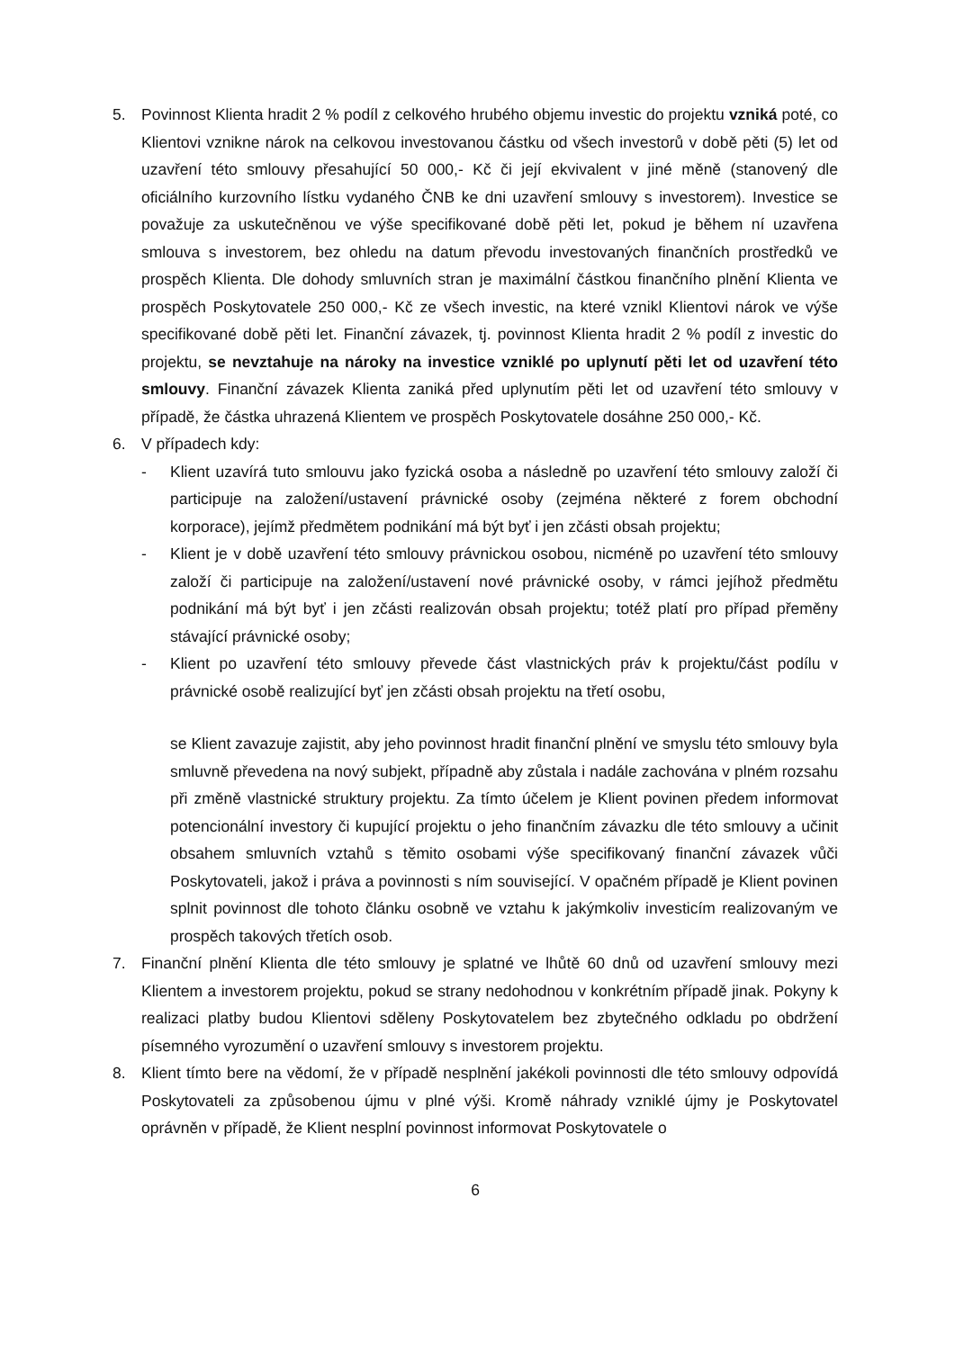5. Povinnost Klienta hradit 2 % podíl z celkového hrubého objemu investic do projektu vzniká poté, co Klientovi vznikne nárok na celkovou investovanou částku od všech investorů v době pěti (5) let od uzavření této smlouvy přesahující 50 000,- Kč či její ekvivalent v jiné měně (stanovený dle oficiálního kurzovního lístku vydaného ČNB ke dni uzavření smlouvy s investorem). Investice se považuje za uskutečněnou ve výše specifikované době pěti let, pokud je během ní uzavřena smlouva s investorem, bez ohledu na datum převodu investovaných finančních prostředků ve prospěch Klienta. Dle dohody smluvních stran je maximální částkou finančního plnění Klienta ve prospěch Poskytovatele 250 000,- Kč ze všech investic, na které vznikl Klientovi nárok ve výše specifikované době pěti let. Finanční závazek, tj. povinnost Klienta hradit 2 % podíl z investic do projektu, se nevztahuje na nároky na investice vzniklé po uplynutí pěti let od uzavření této smlouvy. Finanční závazek Klienta zaniká před uplynutím pěti let od uzavření této smlouvy v případě, že částka uhrazená Klientem ve prospěch Poskytovatele dosáhne 250 000,- Kč.
6. V případech kdy:
- Klient uzavírá tuto smlouvu jako fyzická osoba a následně po uzavření této smlouvy založí či participuje na založení/ustavení právnické osoby (zejména některé z forem obchodní korporace), jejímž předmětem podnikání má být byť i jen zčásti obsah projektu;
- Klient je v době uzavření této smlouvy právnickou osobou, nicméně po uzavření této smlouvy založí či participuje na založení/ustavení nové právnické osoby, v rámci jejíhož předmětu podnikání má být byť i jen zčásti realizován obsah projektu; totéž platí pro případ přeměny stávající právnické osoby;
- Klient po uzavření této smlouvy převede část vlastnických práv k projektu/část podílu v právnické osobě realizující byť jen zčásti obsah projektu na třetí osobu,
se Klient zavazuje zajistit, aby jeho povinnost hradit finanční plnění ve smyslu této smlouvy byla smluvně převedena na nový subjekt, případně aby zůstala i nadále zachována v plném rozsahu při změně vlastnické struktury projektu. Za tímto účelem je Klient povinen předem informovat potencionální investory či kupující projektu o jeho finančním závazku dle této smlouvy a učinit obsahem smluvních vztahů s těmito osobami výše specifikovaný finanční závazek vůči Poskytovateli, jakož i práva a povinnosti s ním související. V opačném případě je Klient povinen splnit povinnost dle tohoto článku osobně ve vztahu k jakýmkoliv investicím realizovaným ve prospěch takových třetích osob.
7. Finanční plnění Klienta dle této smlouvy je splatné ve lhůtě 60 dnů od uzavření smlouvy mezi Klientem a investorem projektu, pokud se strany nedohodnou v konkrétním případě jinak. Pokyny k realizaci platby budou Klientovi sděleny Poskytovatelem bez zbytečného odkladu po obdržení písemného vyrozumění o uzavření smlouvy s investorem projektu.
8. Klient tímto bere na vědomí, že v případě nesplnění jakékoli povinnosti dle této smlouvy odpovídá Poskytovateli za způsobenou újmu v plné výši. Kromě náhrady vzniklé újmy je Poskytovatel oprávněn v případě, že Klient nesplní povinnost informovat Poskytovatele o
6